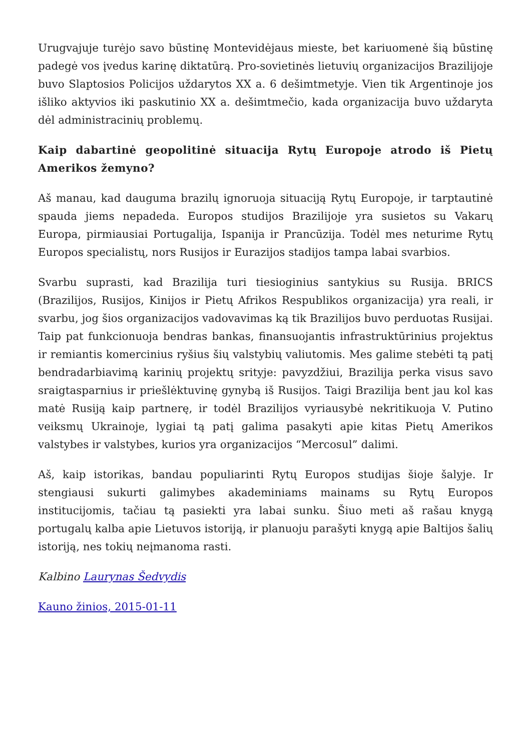Urugvajuje turėjo savo būstinę Montevidėjaus mieste, bet kariuomenė šią būstinę padegė vos įvedus karinę diktatūrą. Pro-sovietinės lietuvių organizacijos Brazilijoje buvo Slaptosios Policijos uždarytos XX a. 6 dešimtmetyje. Vien tik Argentinoje jos išliko aktyvios iki paskutinio XX a. dešimtmečio, kada organizacija buvo uždaryta dėl administracinių problemų.
Kaip dabartinė geopolitinė situacija Rytų Europoje atrodo iš Pietų Amerikos žemyno?
Aš manau, kad dauguma brazilų ignoruoja situaciją Rytų Europoje, ir tarptautinė spauda jiems nepadeda. Europos studijos Brazilijoje yra susietos su Vakarų Europa, pirmiausiai Portugalija, Ispanija ir Prancūzija. Todėl mes neturime Rytų Europos specialistų, nors Rusijos ir Eurazijos stadijos tampa labai svarbios.
Svarbu suprasti, kad Brazilija turi tiesioginius santykius su Rusija. BRICS (Brazilijos, Rusijos, Kinijos ir Pietų Afrikos Respublikos organizacija) yra reali, ir svarbu, jog šios organizacijos vadovavimas ką tik Brazilijos buvo perduotas Rusijai. Taip pat funkcionuoja bendras bankas, finansuojantis infrastruktūrinius projektus ir remiantis komercinius ryšius šių valstybių valiutomis. Mes galime stebėti tą patį bendradarbiavimą karinių projektų srityje: pavyzdžiui, Brazilija perka visus savo sraigtasparnius ir priešlėktuvinę gynybą iš Rusijos. Taigi Brazilija bent jau kol kas matė Rusiją kaip partnerę, ir todėl Brazilijos vyriausybė nekritikuoja V. Putino veiksmų Ukrainoje, lygiai tą patį galima pasakyti apie kitas Pietų Amerikos valstybes ir valstybes, kurios yra organizacijos “Mercosul” dalimi.
Aš, kaip istorikas, bandau populiarinti Rytų Europos studijas šioje šalyje. Ir stengiausi sukurti galimybes akademiniams mainams su Rytų Europos institucijomis, tačiau tą pasiekti yra labai sunku. Šiuo meti aš rašau knygą portugalų kalba apie Lietuvos istoriją, ir planuoju parašyti knygą apie Baltijos šalių istoriją, nes tokių neįmanoma rasti.
Kalbino Laurynas Šedvydis
Kauno žinios, 2015-01-11